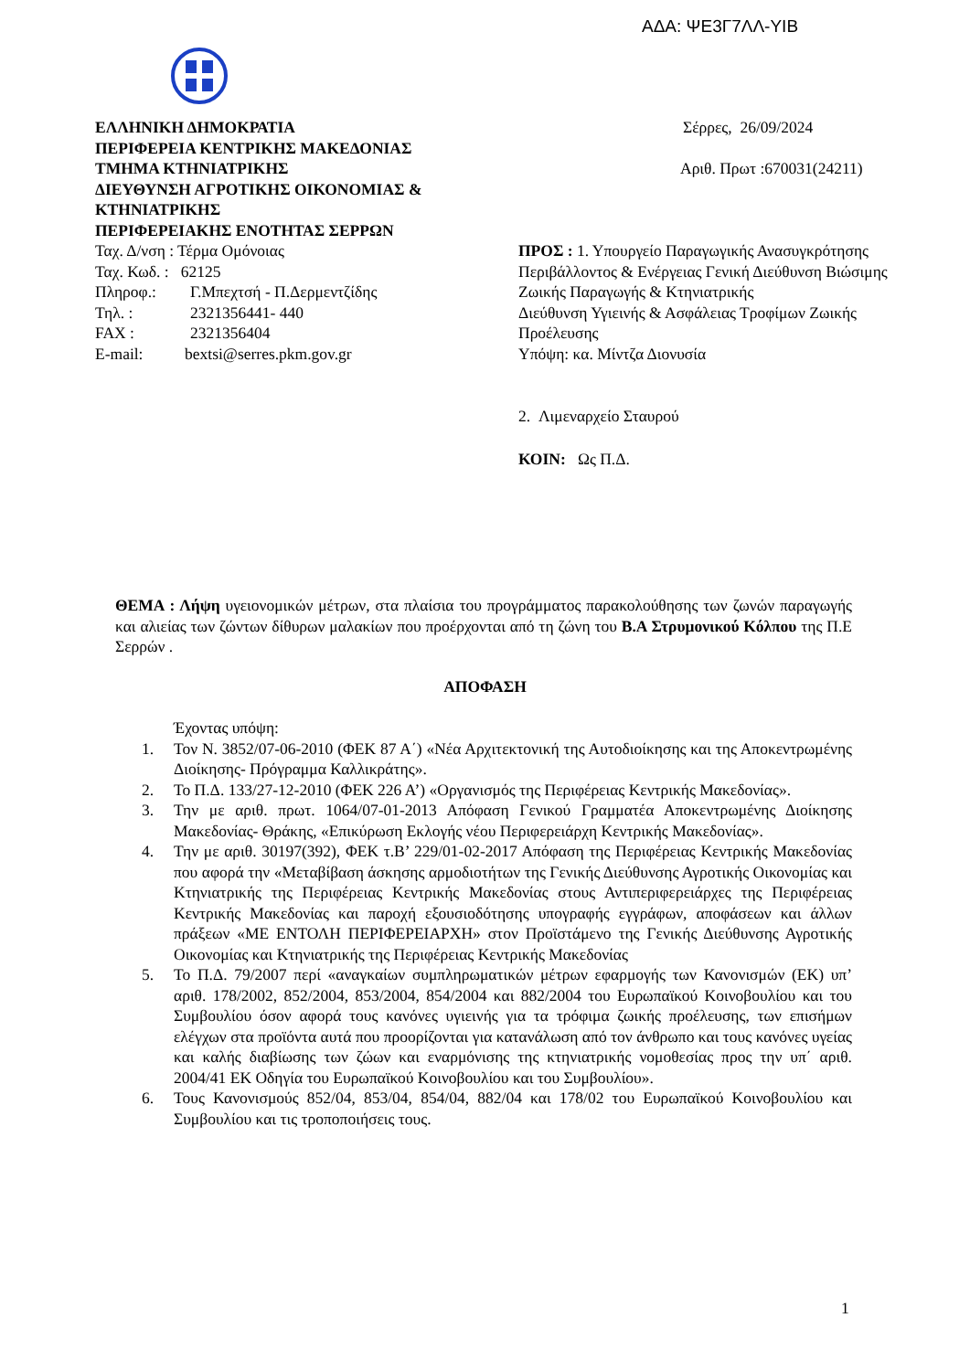ΑΔΑ: ΨΕ3Γ7ΛΛ-ΥΙΒ
ΕΛΛΗΝΙΚΗ ΔΗΜΟΚΡΑΤΙΑ
ΠΕΡΙΦΕΡΕΙΑ ΚΕΝΤΡΙΚΗΣ ΜΑΚΕΔΟΝΙΑΣ
ΤΜΗΜΑ ΚΤΗΝΙΑΤΡΙΚΗΣ
ΔΙΕΥΘΥΝΣΗ ΑΓΡΟΤΙΚΗΣ ΟΙΚΟΝΟΜΙΑΣ & ΚΤΗΝΙΑΤΡΙΚΗΣ
ΠΕΡΙΦΕΡΕΙΑΚΗΣ ΕΝΟΤΗΤΑΣ ΣΕΡΡΩΝ
Ταχ. Δ/νση : Τέρμα Ομόνοιας
Ταχ. Κωδ. : 62125
Πληροφ.: Γ.Μπεχτσή - Π.Δερμεντζίδης
Τηλ. : 2321356441- 440
FAX : 2321356404
E-mail: bextsi@serres.pkm.gov.gr
Σέρρες, 26/09/2024
Αριθ. Πρωτ :670031(24211)
ΠΡΟΣ : 1. Υπουργείο Παραγωγικής Ανασυγκρότησης Περιβάλλοντος & Ενέργειας Γενική Διεύθυνση Βιώσιμης Ζωικής Παραγωγής & Κτηνιατρικής
Διεύθυνση Υγιεινής & Ασφάλειας Τροφίμων Ζωικής Προέλευσης
Υπόψη: κα. Μίντζα Διονυσία
2. Λιμεναρχείο Σταυρού
ΚΟΙΝ: Ως Π.Δ.
ΘΕΜΑ : Λήψη υγειονομικών μέτρων, στα πλαίσια του προγράμματος παρακολούθησης των ζωνών παραγωγής και αλιείας των ζώντων δίθυρων μαλακίων που προέρχονται από τη ζώνη του Β.Α Στρυμονικού Κόλπου της Π.Ε Σερρών .
ΑΠΟΦΑΣΗ
Έχοντας υπόψη:
1. Τον Ν. 3852/07-06-2010 (ΦΕΚ 87 Α΄) «Νέα Αρχιτεκτονική της Αυτοδιοίκησης και της Αποκεντρωμένης Διοίκησης- Πρόγραμμα Καλλικράτης».
2. Το Π.Δ. 133/27-12-2010 (ΦΕΚ 226 Α’) «Οργανισμός της Περιφέρειας Κεντρικής Μακεδονίας».
3. Την με αριθ. πρωτ. 1064/07-01-2013 Απόφαση Γενικού Γραμματέα Αποκεντρωμένης Διοίκησης Μακεδονίας- Θράκης, «Επικύρωση Εκλογής νέου Περιφερειάρχη Κεντρικής Μακεδονίας».
4. Την με αριθ. 30197(392), ΦΕΚ τ.Β’ 229/01-02-2017 Απόφαση της Περιφέρειας Κεντρικής Μακεδονίας που αφορά την «Μεταβίβαση άσκησης αρμοδιοτήτων της Γενικής Διεύθυνσης Αγροτικής Οικονομίας και Κτηνιατρικής της Περιφέρειας Κεντρικής Μακεδονίας στους Αντιπεριφερειάρχες της Περιφέρειας Κεντρικής Μακεδονίας και παροχή εξουσιοδότησης υπογραφής εγγράφων, αποφάσεων και άλλων πράξεων «ΜΕ ΕΝΤΟΛΗ ΠΕΡΙΦΕΡΕΙΑΡΧΗ» στον Προϊστάμενο της Γενικής Διεύθυνσης Αγροτικής Οικονομίας και Κτηνιατρικής της Περιφέρειας Κεντρικής Μακεδονίας
5. Το Π.Δ. 79/2007 περί «αναγκαίων συμπληρωματικών μέτρων εφαρμογής των Κανονισμών (ΕΚ) υπ’ αριθ. 178/2002, 852/2004, 853/2004, 854/2004 και 882/2004 του Ευρωπαϊκού Κοινοβουλίου και του Συμβουλίου όσον αφορά τους κανόνες υγιεινής για τα τρόφιμα ζωικής προέλευσης, των επισήμων ελέγχων στα προϊόντα αυτά που προορίζονται για κατανάλωση από τον άνθρωπο και τους κανόνες υγείας και καλής διαβίωσης των ζώων και εναρμόνισης της κτηνιατρικής νομοθεσίας προς την υπ΄ αριθ. 2004/41 ΕΚ Οδηγία του Ευρωπαϊκού Κοινοβουλίου και του Συμβουλίου».
6. Τους Κανονισμούς 852/04, 853/04, 854/04, 882/04 και 178/02 του Ευρωπαϊκού Κοινοβουλίου και Συμβουλίου και τις τροποποιήσεις τους.
1